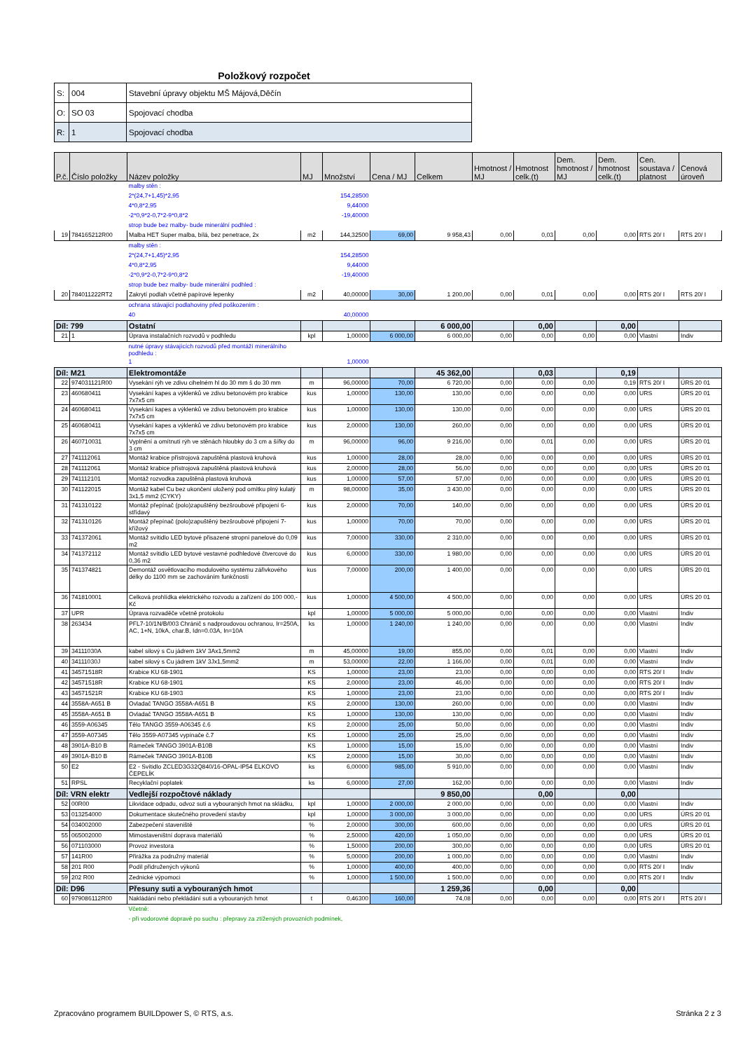Položkový rozpočet
| S: | 004 | Stavební úpravy objektu MŠ Májová,Děčín |
| O: | SO 03 | Spojovací chodba |
| R: | 1 | Spojovací chodba |
| P.č. | Číslo položky | Název položky | MJ | Množství | Cena / MJ | Celkem | Hmotnost / MJ | Hmotnost celk.(t) | Dem. hmotnost / MJ | Dem. hmotnost celk.(t) | Cen. soustava / platnost | Cenová úroveň |
| --- | --- | --- | --- | --- | --- | --- | --- | --- | --- | --- | --- | --- |
| | | malby stěn : | | | | | | | | | | |
| | | 2*(24,7+1,45)*2,95 | | 154,28500 | | | | | | | | |
| | | 4*0,8*2,95 | | 9,44000 | | | | | | | | |
| | | -2*0,9*2-0,7*2-9*0,8*2 | | -19,40000 | | | | | | | | |
| | | strop bude bez malby- bude minerální podhled : | | | | | | | | | | |
| 19 | 784165212R00 | Malba HET Super malba, bílá, bez penetrace, 2x | m2 | 144,32500 | 69,00 | 9 958,43 | 0,00 | 0,03 | 0,00 | 0,00 | RTS 20/ I | RTS 20/ I |
| | | malby stěn : | | | | | | | | | | |
| | | 2*(24,7+1,45)*2,95 | | 154,28500 | | | | | | | | |
| | | 4*0,8*2,95 | | 9,44000 | | | | | | | | |
| | | -2*0,9*2-0,7*2-9*0,8*2 | | -19,40000 | | | | | | | | |
| | | strop bude bez malby- bude minerální podhled : | | | | | | | | | | |
| 20 | 784011222RT2 | Zakrytí podlah včetně papírové lepenky | m2 | 40,00000 | 30,00 | 1 200,00 | 0,00 | 0,01 | 0,00 | 0,00 | RTS 20/ I | RTS 20/ I |
| | | ochrana stávající podlahoviny před poškozením : | | | | | | | | | | |
| | | 40 | | 40,00000 | | | | | | | | |
| Díl: 799 | | Ostatní | | | | 6 000,00 | | 0,00 | | 0,00 | | |
| 21 | 1 | Úprava instalačních rozvodů v podhledu | kpl | 1,00000 | 6 000,00 | 6 000,00 | 0,00 | 0,00 | 0,00 | 0,00 | Vlastní | Indiv |
| | | nutné úpravy stávajících rozvodů před montáží minerálního podhledu : | | | | | | | | | | |
| | | 1 | | 1,00000 | | | | | | | | |
| Díl: M21 | | Elektromontáže | | | | 45 362,00 | | 0,03 | | 0,19 | | |
| 22 | 974031121R00 | Vysekání rýh ve zdivu cihelném hl do 30 mm š do 30 mm | m | 96,00000 | 70,00 | 6 720,00 | 0,00 | 0,00 | 0,00 | 0,19 | RTS 20/ I | ÚRS 20 01 |
| 23 | 460680411 | Vysekání kapes a výklenků ve zdivu betonovém pro krabice 7x7x5 cm | kus | 1,00000 | 130,00 | 130,00 | 0,00 | 0,00 | 0,00 | 0,00 | URS | ÚRS 20 01 |
| 24 | 460680411 | Vysekání kapes a výklenků ve zdivu betonovém pro krabice 7x7x5 cm | kus | 1,00000 | 130,00 | 130,00 | 0,00 | 0,00 | 0,00 | 0,00 | URS | ÚRS 20 01 |
| 25 | 460680411 | Vysekání kapes a výklenků ve zdivu betonovém pro krabice 7x7x5 cm | kus | 2,00000 | 130,00 | 260,00 | 0,00 | 0,00 | 0,00 | 0,00 | URS | ÚRS 20 01 |
| 26 | 460710031 | Vyplnění a omítnutí rýh ve stěnách hloubky do 3 cm a šířky do 3 cm | m | 96,00000 | 96,00 | 9 216,00 | 0,00 | 0,01 | 0,00 | 0,00 | URS | ÚRS 20 01 |
| 27 | 741112061 | Montáž krabice přístrojová zapuštěná plastová kruhová | kus | 1,00000 | 28,00 | 28,00 | 0,00 | 0,00 | 0,00 | 0,00 | URS | ÚRS 20 01 |
| 28 | 741112061 | Montáž krabice přístrojová zapuštěná plastová kruhová | kus | 2,00000 | 28,00 | 56,00 | 0,00 | 0,00 | 0,00 | 0,00 | URS | ÚRS 20 01 |
| 29 | 741112101 | Montáž rozvodka zapuštěná plastová kruhová | kus | 1,00000 | 57,00 | 57,00 | 0,00 | 0,00 | 0,00 | 0,00 | URS | ÚRS 20 01 |
| 30 | 741122015 | Montáž kabel Cu bez ukončení uložený pod omítku plný kulatý 3x1,5 mm2 (CYKY) | m | 98,00000 | 35,00 | 3 430,00 | 0,00 | 0,00 | 0,00 | 0,00 | URS | ÚRS 20 01 |
| 31 | 741310122 | Montáž přepínač (polo)zapuštěný bezšroubové připojení 6-střídavý | kus | 2,00000 | 70,00 | 140,00 | 0,00 | 0,00 | 0,00 | 0,00 | URS | ÚRS 20 01 |
| 32 | 741310126 | Montáž přepínač (polo)zapuštěný bezšroubové připojení 7-křížový | kus | 1,00000 | 70,00 | 70,00 | 0,00 | 0,00 | 0,00 | 0,00 | URS | ÚRS 20 01 |
| 33 | 741372061 | Montáž svítidlo LED bytové přisazené stropní panelové do 0,09 m2 | kus | 7,00000 | 330,00 | 2 310,00 | 0,00 | 0,00 | 0,00 | 0,00 | URS | ÚRS 20 01 |
| 34 | 741372112 | Montáž svítidlo LED bytové vestavné podhledové čtvercové do 0,36 m2 | kus | 6,00000 | 330,00 | 1 980,00 | 0,00 | 0,00 | 0,00 | 0,00 | URS | ÚRS 20 01 |
| 35 | 741374821 | Demontáž osvětlovacího modulového systému zářivkového délky do 1100 mm se zachováním funkčnosti | kus | 7,00000 | 200,00 | 1 400,00 | 0,00 | 0,00 | 0,00 | 0,00 | URS | ÚRS 20 01 |
| 36 | 741810001 | Celková prohlídka elektrického rozvodu a zařízení do 100 000,- Kč | kus | 1,00000 | 4 500,00 | 4 500,00 | 0,00 | 0,00 | 0,00 | 0,00 | URS | ÚRS 20 01 |
| 37 | UPR | Úprava rozvaděče včetně protokolu | kpl | 1,00000 | 5 000,00 | 5 000,00 | 0,00 | 0,00 | 0,00 | 0,00 | Vlastní | Indiv |
| 38 | 263434 | PFL7-10/1N/B/003 Chránič s nadproudovou ochranou, Ir=250A, AC, 1+N, 10kA, char.B, Idn=0.03A, In=10A | ks | 1,00000 | 1 240,00 | 1 240,00 | 0,00 | 0,00 | 0,00 | 0,00 | Vlastní | Indiv |
| 39 | 34111030A | kabel silový s Cu jádrem 1kV 3Ax1,5mm2 | m | 45,00000 | 19,00 | 855,00 | 0,00 | 0,01 | 0,00 | 0,00 | Vlastní | Indiv |
| 40 | 34111030J | kabel silový s Cu jádrem 1kV 3Jx1,5mm2 | m | 53,00000 | 22,00 | 1 166,00 | 0,00 | 0,01 | 0,00 | 0,00 | Vlastní | Indiv |
| 41 | 34571518R | Krabice KU 68-1901 | KS | 1,00000 | 23,00 | 23,00 | 0,00 | 0,00 | 0,00 | 0,00 | RTS 20/ I | Indiv |
| 42 | 34571518R | Krabice KU 68-1901 | KS | 2,00000 | 23,00 | 46,00 | 0,00 | 0,00 | 0,00 | 0,00 | RTS 20/ I | Indiv |
| 43 | 34571521R | Krabice KU 68-1903 | KS | 1,00000 | 23,00 | 23,00 | 0,00 | 0,00 | 0,00 | 0,00 | RTS 20/ I | Indiv |
| 44 | 3558A-A651 B | Ovladač TANGO 3558A-A651 B | KS | 2,00000 | 130,00 | 260,00 | 0,00 | 0,00 | 0,00 | 0,00 | Vlastní | Indiv |
| 45 | 3558A-A651 B | Ovladač TANGO 3558A-A651 B | KS | 1,00000 | 130,00 | 130,00 | 0,00 | 0,00 | 0,00 | 0,00 | Vlastní | Indiv |
| 46 | 3559-A06345 | Tělo TANGO 3559-A06345 č.6 | KS | 2,00000 | 25,00 | 50,00 | 0,00 | 0,00 | 0,00 | 0,00 | Vlastní | Indiv |
| 47 | 3559-A07345 | Tělo 3559-A07345 vypínače č.7 | KS | 1,00000 | 25,00 | 25,00 | 0,00 | 0,00 | 0,00 | 0,00 | Vlastní | Indiv |
| 48 | 3901A-B10 B | Rámeček TANGO 3901A-B10B | KS | 1,00000 | 15,00 | 15,00 | 0,00 | 0,00 | 0,00 | 0,00 | Vlastní | Indiv |
| 49 | 3901A-B10 B | Rámeček TANGO 3901A-B10B | KS | 2,00000 | 15,00 | 30,00 | 0,00 | 0,00 | 0,00 | 0,00 | Vlastní | Indiv |
| 50 | E2 | E2 - Svítidlo ZCLED3G32Q840/16-OPAL-IP54 ELKOVO ČEPELÍK | ks | 6,00000 | 985,00 | 5 910,00 | 0,00 | 0,00 | 0,00 | 0,00 | Vlastní | Indiv |
| 51 | RPSL | Recyklační poplatek | ks | 6,00000 | 27,00 | 162,00 | 0,00 | 0,00 | 0,00 | 0,00 | Vlastní | Indiv |
| Díl: VRN elektr | | Vedlejší rozpočtové náklady | | | | 9 850,00 | | 0,00 | | 0,00 | | |
| 52 | 00R00 | Likvidace odpadu, odvoz suti a vybouraných hmot na skládku, | kpl | 1,00000 | 2 000,00 | 2 000,00 | 0,00 | 0,00 | 0,00 | 0,00 | Vlastní | Indiv |
| 53 | 013254000 | Dokumentace skutečného provedení stavby | kpl | 1,00000 | 3 000,00 | 3 000,00 | 0,00 | 0,00 | 0,00 | 0,00 | URS | ÚRS 20 01 |
| 54 | 034002000 | Zabezpečení staveniště | % | 2,00000 | 300,00 | 600,00 | 0,00 | 0,00 | 0,00 | 0,00 | URS | ÚRS 20 01 |
| 55 | 065002000 | Mimostaveništní doprava materiálů | % | 2,50000 | 420,00 | 1 050,00 | 0,00 | 0,00 | 0,00 | 0,00 | URS | ÚRS 20 01 |
| 56 | 071103000 | Provoz investora | % | 1,50000 | 200,00 | 300,00 | 0,00 | 0,00 | 0,00 | 0,00 | URS | ÚRS 20 01 |
| 57 | 141R00 | Přirážka za podružný materiál | % | 5,00000 | 200,00 | 1 000,00 | 0,00 | 0,00 | 0,00 | 0,00 | Vlastní | Indiv |
| 58 | 201 R00 | Podíl přidružených výkonů | % | 1,00000 | 400,00 | 400,00 | 0,00 | 0,00 | 0,00 | 0,00 | RTS 20/ I | Indiv |
| 59 | 202 R00 | Zednické výpomoci | % | 1,00000 | 1 500,00 | 1 500,00 | 0,00 | 0,00 | 0,00 | 0,00 | RTS 20/ I | Indiv |
| Díl: D96 | | Přesuny suti a vybouraných hmot | | | | 1 259,36 | | 0,00 | | 0,00 | | |
| 60 | 979086112R00 | Nakládání nebo překládání suti a vybouraných hmot | t | 0,46300 | 160,00 | 74,08 | 0,00 | 0,00 | 0,00 | 0,00 | RTS 20/ I | RTS 20/ I |
| | | Včetně: | | | | | | | | | | |
| | | - při vodorovné dopravě po suchu : přepravy za ztížených provozních podmínek, | | | | | | | | | | |
Zpracováno programem BUILDpower S, © RTS, a.s. Stránka 2 z 3